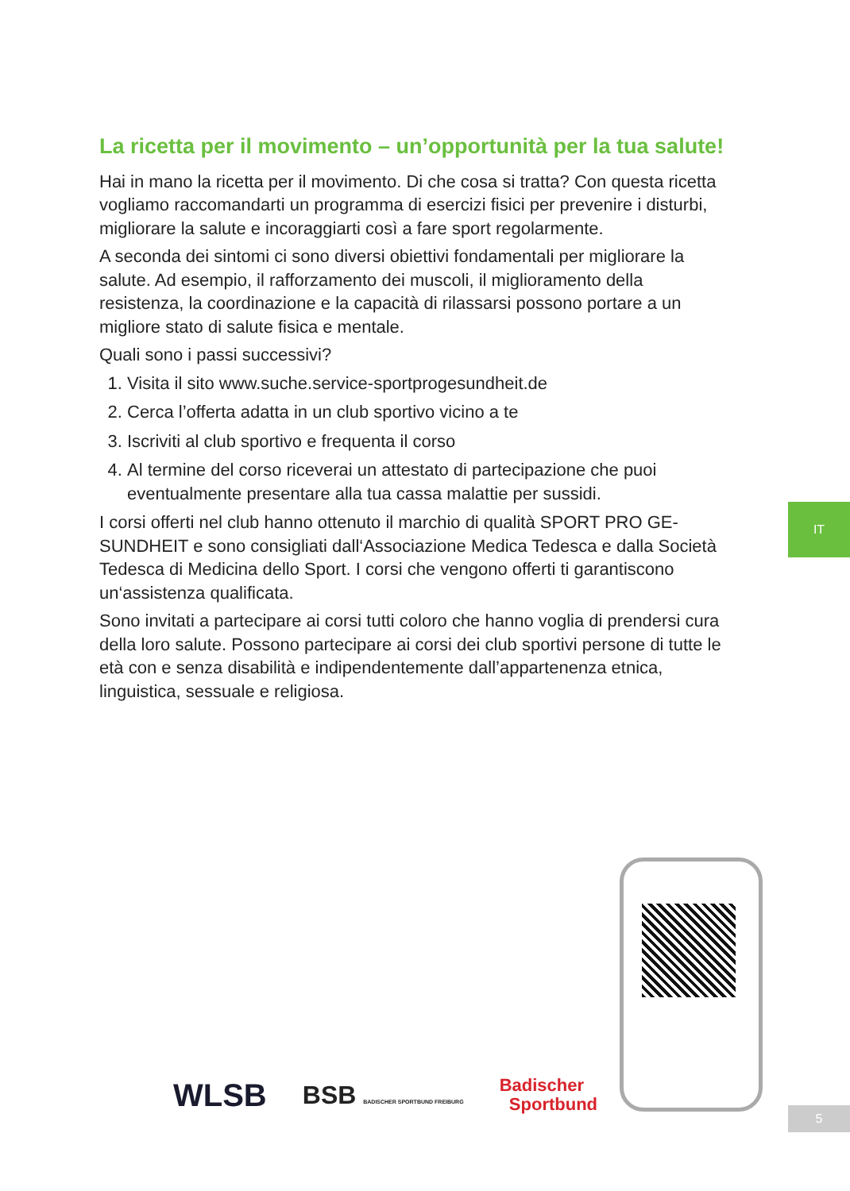La ricetta per il movimento – un’opportunità per la tua salute!
Hai in mano la ricetta per il movimento. Di che cosa si tratta? Con questa ricetta vogliamo raccomandarti un programma di esercizi fisici per prevenire i disturbi, migliorare la salute e incoraggiarti così a fare sport regolarmente.
A seconda dei sintomi ci sono diversi obiettivi fondamentali per migliorare la salute. Ad esempio, il rafforzamento dei muscoli, il miglioramento della resistenza, la coordinazione e la capacità di rilassarsi possono portare a un migliore stato di salute fisica e mentale.
Quali sono i passi successivi?
1. Visita il sito www.suche.service-sportprogesundheit.de
2. Cerca l’offerta adatta in un club sportivo vicino a te
3. Iscriviti al club sportivo e frequenta il corso
4. Al termine del corso riceverai un attestato di partecipazione che puoi eventualmente presentare alla tua cassa malattie per sussidi.
I corsi offerti nel club hanno ottenuto il marchio di qualità SPORT PRO GE­SUNDHEIT e sono consigliati dall‘Associazione Medica Tedesca e dalla Società Tedesca di Medicina dello Sport. I corsi che vengono offerti ti garantiscono un‘assistenza qualificata.
Sono invitati a partecipare ai corsi tutti coloro che hanno voglia di prendersi cura della loro salute. Possono partecipare ai corsi dei club sportivi persone di tutte le età con e senza disabilità e indipendentemente dall’appartenenza etnica, linguistica, sessuale e religiosa.
IT
WLSB BSB BADISCHER SPORTBUND FREIBURG Badischer
Sportbund
5